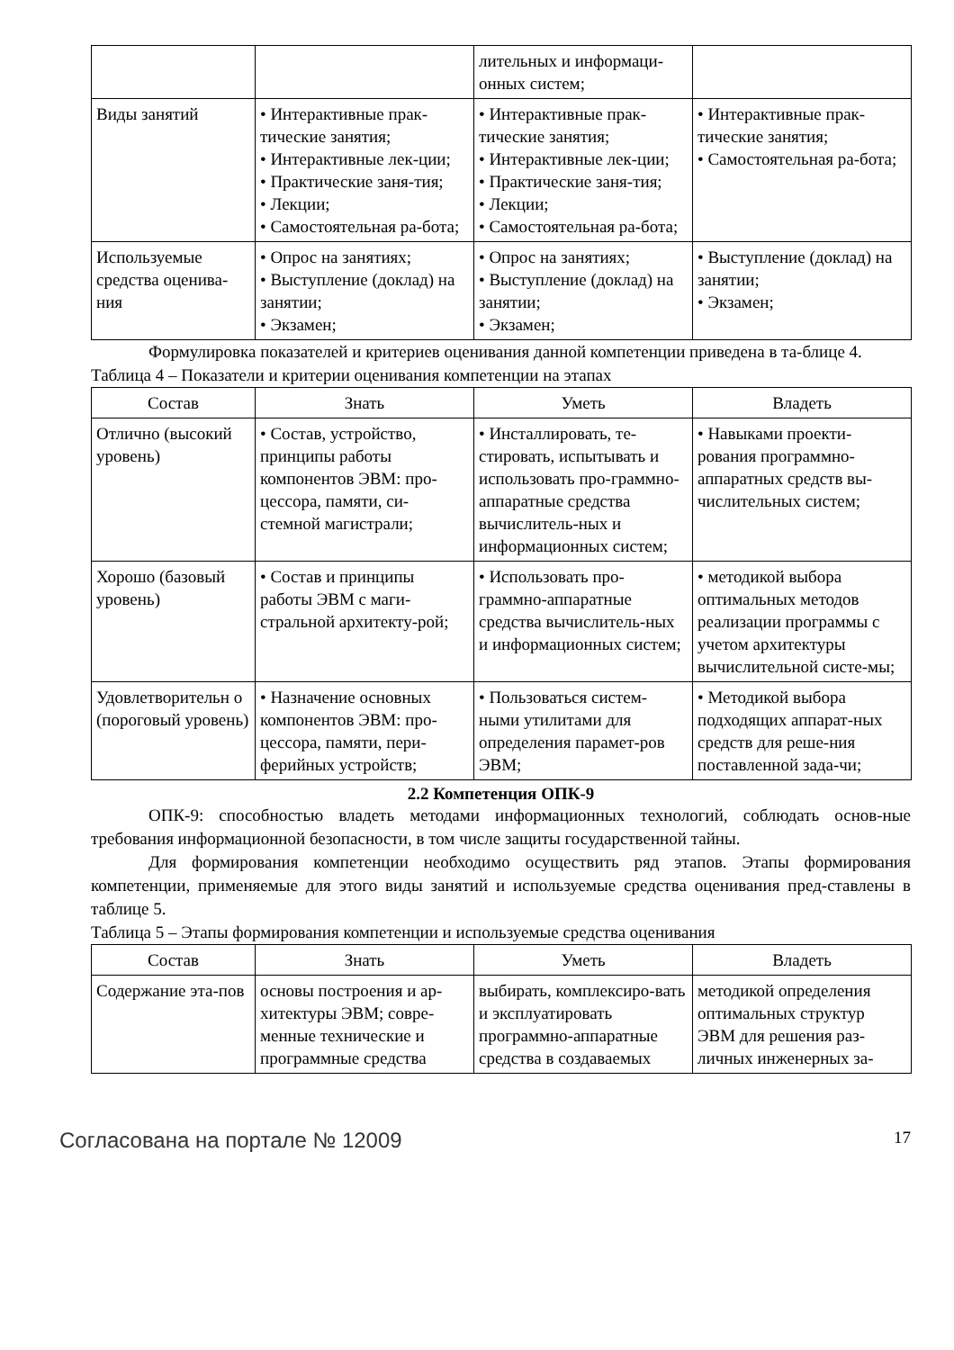| | | лительных и информаци-онных систем; | |
| Виды занятий | • Интерактивные прак-тические занятия; • Интерактивные лек-ции; • Практические заня-тия; • Лекции; • Самостоятельная ра-бота; | • Интерактивные прак-тические занятия; • Интерактивные лек-ции; • Практические заня-тия; • Лекции; • Самостоятельная ра-бота; | • Интерактивные прак-тические занятия; • Самостоятельная ра-бота; |
| Используемые средства оценива-ния | • Опрос на занятиях; • Выступление (доклад) на занятии; • Экзамен; | • Опрос на занятиях; • Выступление (доклад) на занятии; • Экзамен; | • Выступление (доклад) на занятии; • Экзамен; |
Формулировка показателей и критериев оценивания данной компетенции приведена в та-блице 4.
Таблица 4 – Показатели и критерии оценивания компетенции на этапах
| Состав | Знать | Уметь | Владеть |
| --- | --- | --- | --- |
| Отлично (высокий уровень) | • Состав, устройство, принципы работы компонентов ЭВМ: про-цессора, памяти, си-стемной магистрали; | • Инсталлировать, те-стировать, испытывать и использовать про-граммно-аппаратные средства вычислитель-ных и информационных систем; | • Навыками проекти-рования программно-аппаратных средств вы-числительных систем; |
| Хорошо (базовый уровень) | • Состав и принципы работы ЭВМ с маги-стральной архитекту-рой; | • Использовать про-граммно-аппаратные средства вычислитель-ных и информационных систем; | • методикой выбора оптимальных методов реализации программы с учетом архитектуры вычислительной систе-мы; |
| Удовлетворительн о (пороговый уровень) | • Назначение основных компонентов ЭВМ: про-цессора, памяти, пери-ферийных устройств; | • Пользоваться систем-ными утилитами для определения парамет-ров ЭВМ; | • Методикой выбора подходящих аппарат-ных средств для реше-ния поставленной зада-чи; |
2.2 Компетенция ОПК-9
ОПК-9: способностью владеть методами информационных технологий, соблюдать основ-ные требования информационной безопасности, в том числе защиты государственной тайны.
Для формирования компетенции необходимо осуществить ряд этапов. Этапы формирования компетенции, применяемые для этого виды занятий и используемые средства оценивания пред-ставлены в таблице 5.
Таблица 5 – Этапы формирования компетенции и используемые средства оценивания
| Состав | Знать | Уметь | Владеть |
| --- | --- | --- | --- |
| Содержание эта-пов | основы построения и ар-хитектуры ЭВМ; совре-менные технические и программные средства | выбирать, комплексиро-вать и эксплуатировать программно-аппаратные средства в создаваемых | методикой определения оптимальных структур ЭВМ для решения раз-личных инженерных за- |
Согласована на портале № 12009 17